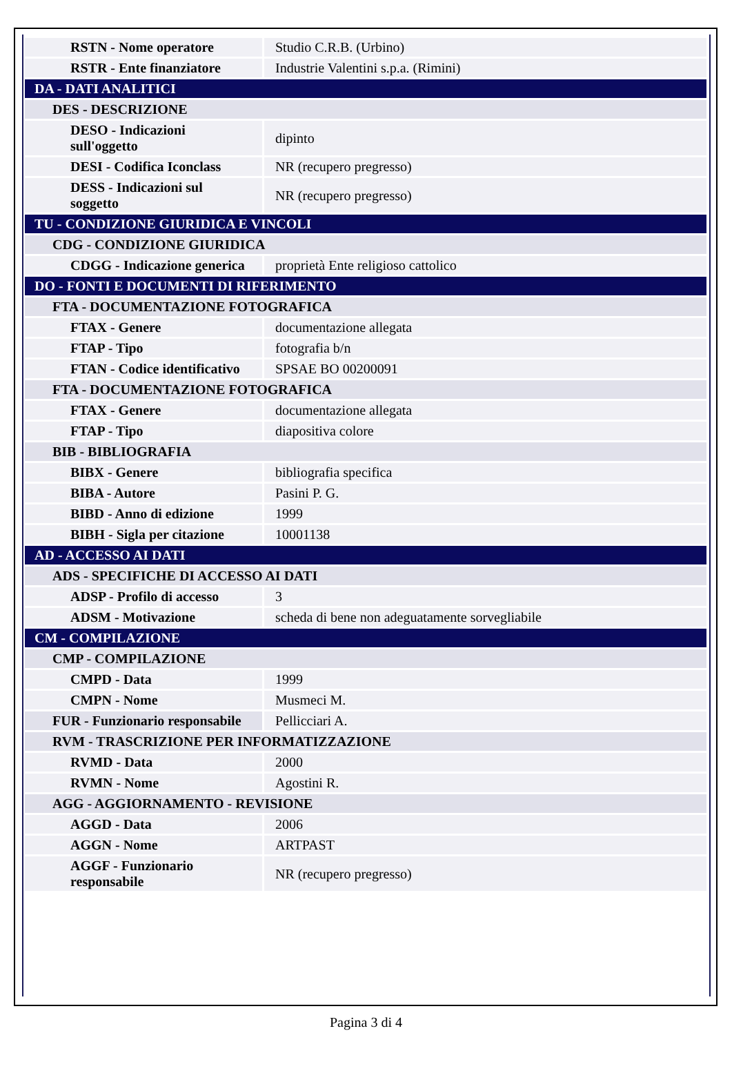| RSTN - Nome operatore | Studio C.R.B. (Urbino) |
| RSTR - Ente finanziatore | Industrie Valentini s.p.a. (Rimini) |
| DA - DATI ANALITICI | |
| DES - DESCRIZIONE | |
| DESO - Indicazioni sull'oggetto | dipinto |
| DESI - Codifica Iconclass | NR (recupero pregresso) |
| DESS - Indicazioni sul soggetto | NR (recupero pregresso) |
| TU - CONDIZIONE GIURIDICA E VINCOLI | |
| CDG - CONDIZIONE GIURIDICA | |
| CDGG - Indicazione generica | proprietà Ente religioso cattolico |
| DO - FONTI E DOCUMENTI DI RIFERIMENTO | |
| FTA - DOCUMENTAZIONE FOTOGRAFICA | |
| FTAX - Genere | documentazione allegata |
| FTAP - Tipo | fotografia b/n |
| FTAN - Codice identificativo | SPSAE BO 00200091 |
| FTA - DOCUMENTAZIONE FOTOGRAFICA | |
| FTAX - Genere | documentazione allegata |
| FTAP - Tipo | diapositiva colore |
| BIB - BIBLIOGRAFIA | |
| BIBX - Genere | bibliografia specifica |
| BIBA - Autore | Pasini P. G. |
| BIBD - Anno di edizione | 1999 |
| BIBH - Sigla per citazione | 10001138 |
| AD - ACCESSO AI DATI | |
| ADS - SPECIFICHE DI ACCESSO AI DATI | |
| ADSP - Profilo di accesso | 3 |
| ADSM - Motivazione | scheda di bene non adeguatamente sorvegliabile |
| CM - COMPILAZIONE | |
| CMP - COMPILAZIONE | |
| CMPD - Data | 1999 |
| CMPN - Nome | Musmeci M. |
| FUR - Funzionario responsabile | Pellicciari A. |
| RVM - TRASCRIZIONE PER INFORMATIZZAZIONE | |
| RVMD - Data | 2000 |
| RVMN - Nome | Agostini R. |
| AGG - AGGIORNAMENTO - REVISIONE | |
| AGGD - Data | 2006 |
| AGGN - Nome | ARTPAST |
| AGGF - Funzionario responsabile | NR (recupero pregresso) |
Pagina 3 di 4